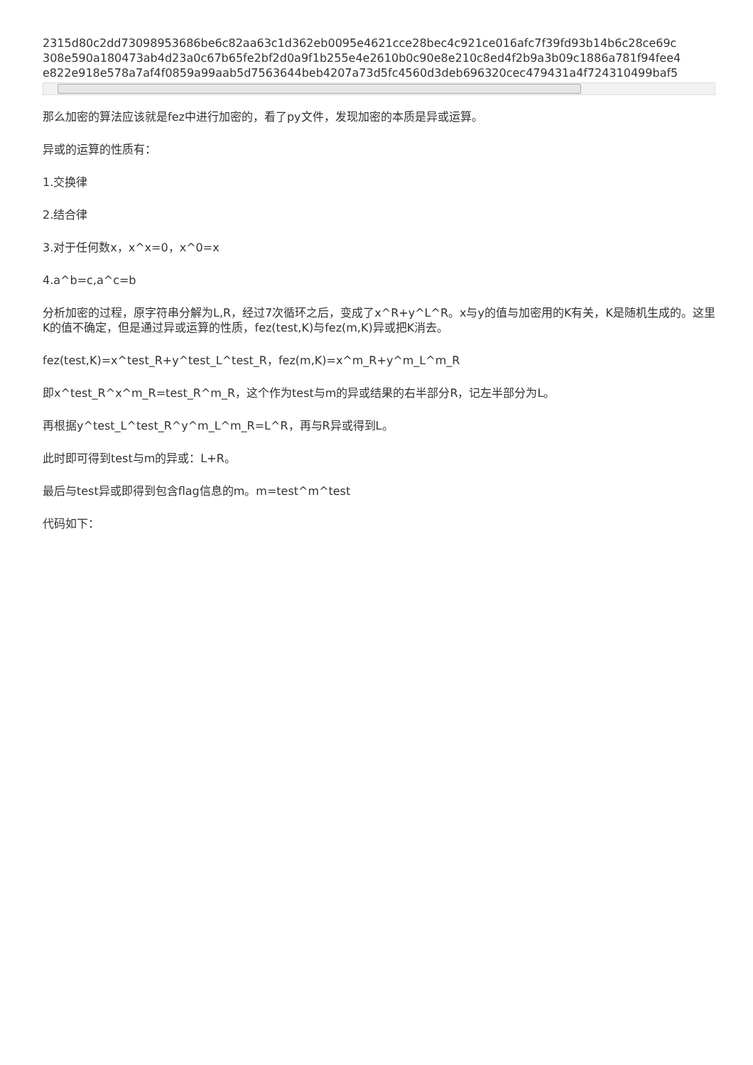2315d80c2dd73098953686be6c82aa63c1d362eb0095e4621cce28bec4c921ce016afc7f39fd93b14b6c28ce69c
308e590a180473ab4d23a0c67b65fe2bf2d0a9f1b255e4e2610b0c90e8e210c8ed4f2b9a3b09c1886a781f94fee4
e822e918e578a7af4f0859a99aab5d7563644beb4207a73d5fc4560d3deb696320cec479431a4f724310499baf5
那么加密的算法应该就是fez中进行加密的，看了py文件，发现加密的本质是异或运算。
异或的运算的性质有：
1.交换律
2.结合律
3.对于任何数x，x^x=0，x^0=x
4.a^b=c,a^c=b
分析加密的过程，原字符串分解为L,R，经过7次循环之后，变成了x^R+y^L^R。x与y的值与加密用的K有关，K是随机生成的。这里K的值不确定，但是通过异或运算的性质，fez(test,K)与fez(m,K)异或把K消去。
fez(test,K)=x^test_R+y^test_L^test_R，fez(m,K)=x^m_R+y^m_L^m_R
即x^test_R^x^m_R=test_R^m_R，这个作为test与m的异或结果的右半部分R，记左半部分为L。
再根据y^test_L^test_R^y^m_L^m_R=L^R，再与R异或得到L。
此时即可得到test与m的异或：L+R。
最后与test异或即得到包含flag信息的m。m=test^m^test
代码如下：